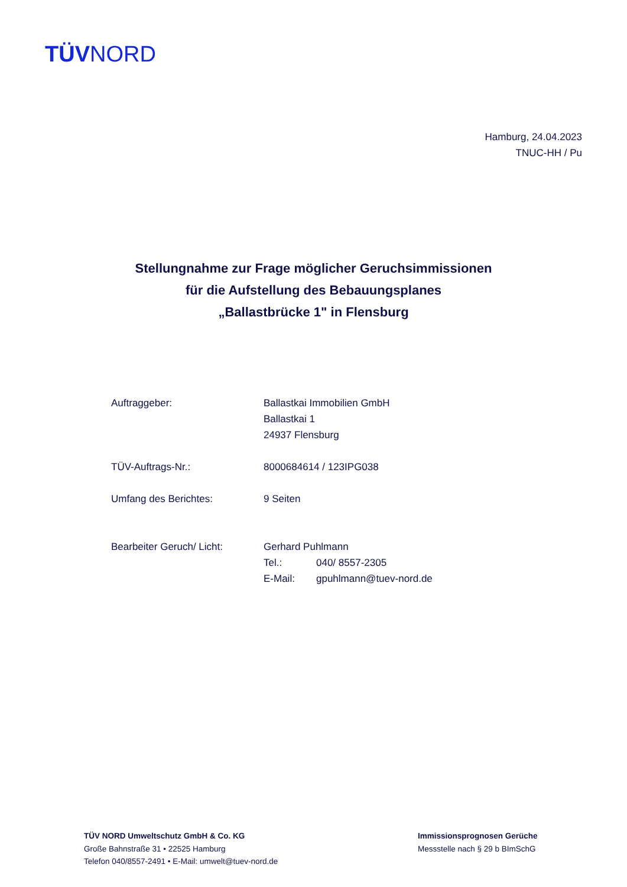TÜVNORD
Hamburg, 24.04.2023
TNUC-HH / Pu
Stellungnahme zur Frage möglicher Geruchsimmissionen
für die Aufstellung des Bebauungsplanes
„Ballastbrücke 1" in Flensburg
| Auftraggeber: | Ballastkai Immobilien GmbH Ballastkai 1 24937 Flensburg |
| TÜV-Auftrags-Nr.: | 8000684614 / 123IPG038 |
| Umfang des Berichtes: | 9 Seiten |
| Bearbeiter Geruch/ Licht: | Gerhard Puhlmann Tel.: 040/ 8557-2305 E-Mail: gpuhlmann@tuev-nord.de |
TÜV NORD Umweltschutz GmbH & Co. KG
Große Bahnstraße 31 • 22525 Hamburg
Telefon 040/8557-2491 • E-Mail: umwelt@tuev-nord.de
Immissionsprognosen Gerüche
Messstelle nach § 29 b BImSchG